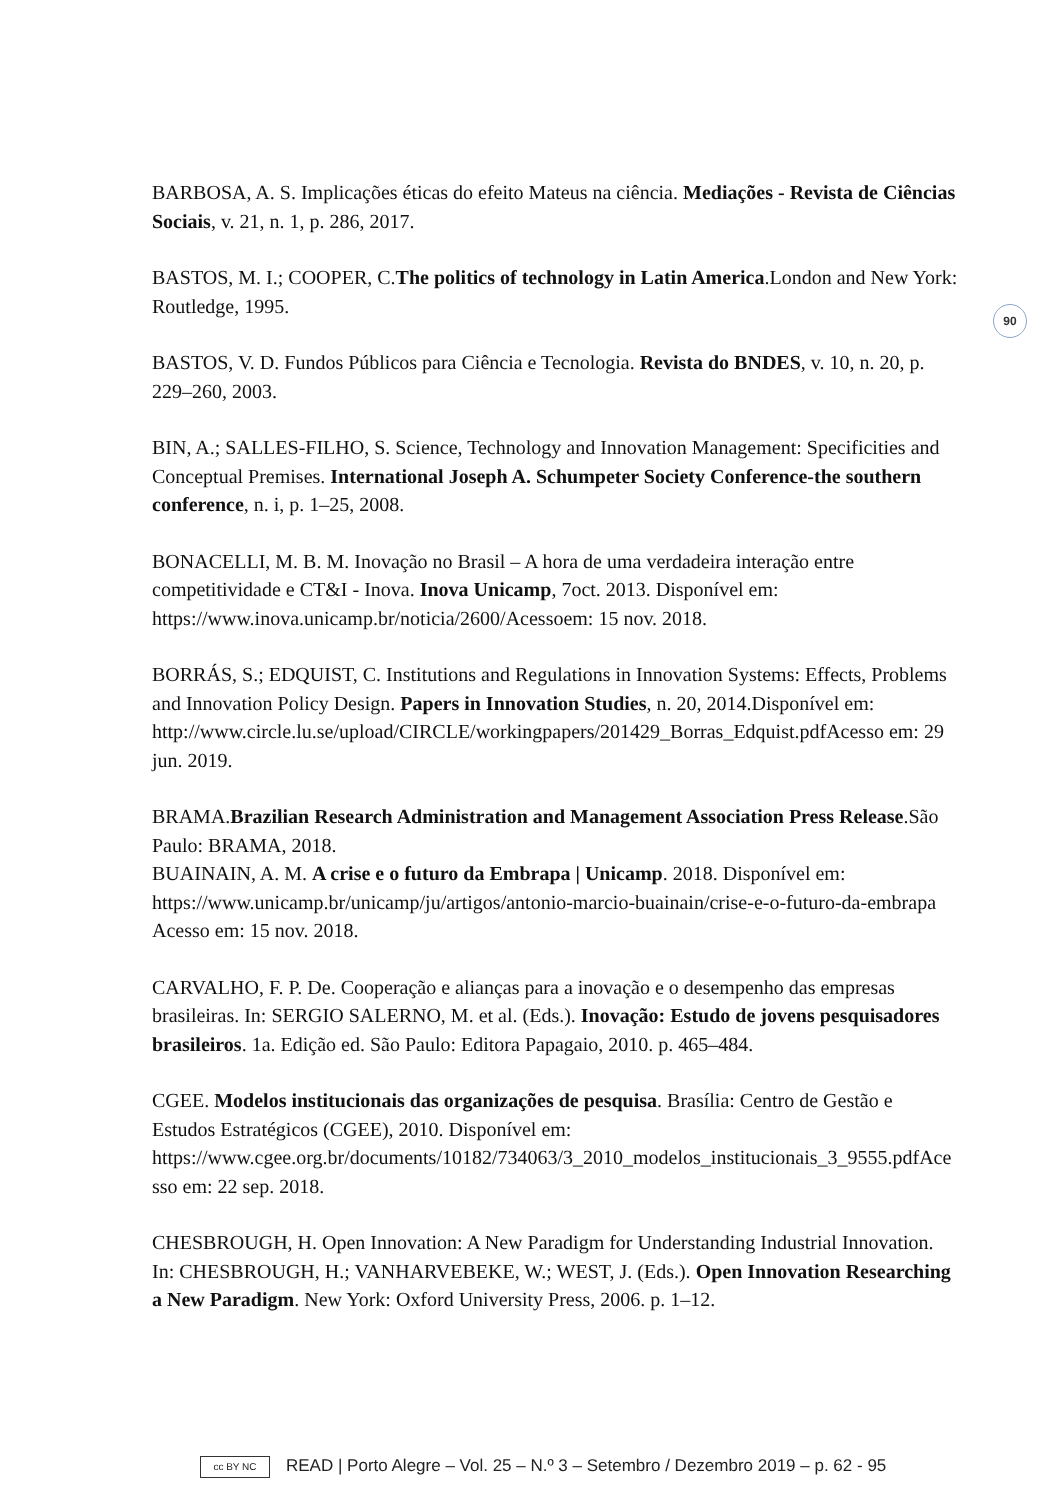90
BARBOSA, A. S. Implicações éticas do efeito Mateus na ciência. Mediações - Revista de Ciências Sociais, v. 21, n. 1, p. 286, 2017.
BASTOS, M. I.; COOPER, C.The politics of technology in Latin America.London and New York: Routledge, 1995.
BASTOS, V. D. Fundos Públicos para Ciência e Tecnologia. Revista do BNDES, v. 10, n. 20, p. 229–260, 2003.
BIN, A.; SALLES-FILHO, S. Science, Technology and Innovation Management: Specificities and Conceptual Premises. International Joseph A. Schumpeter Society Conference-the southern conference, n. i, p. 1–25, 2008.
BONACELLI, M. B. M. Inovação no Brasil – A hora de uma verdadeira interação entre competitividade e CT&I - Inova. Inova Unicamp, 7oct. 2013. Disponível em: https://www.inova.unicamp.br/noticia/2600/Acessoem: 15 nov. 2018.
BORRÁS, S.; EDQUIST, C. Institutions and Regulations in Innovation Systems: Effects, Problems and Innovation Policy Design. Papers in Innovation Studies, n. 20, 2014.Disponível em: http://www.circle.lu.se/upload/CIRCLE/workingpapers/201429_Borras_Edquist.pdfAcesso em: 29 jun. 2019.
BRAMA.Brazilian Research Administration and Management Association Press Release.São Paulo: BRAMA, 2018.
BUAINAIN, A. M. A crise e o futuro da Embrapa | Unicamp. 2018. Disponível em: https://www.unicamp.br/unicamp/ju/artigos/antonio-marcio-buainain/crise-e-o-futuro-da-embrapa Acesso em: 15 nov. 2018.
CARVALHO, F. P. De. Cooperação e alianças para a inovação e o desempenho das empresas brasileiras. In: SERGIO SALERNO, M. et al. (Eds.). Inovação: Estudo de jovens pesquisadores brasileiros. 1a. Edição ed. São Paulo: Editora Papagaio, 2010. p. 465–484.
CGEE. Modelos institucionais das organizações de pesquisa. Brasília: Centro de Gestão e Estudos Estratégicos (CGEE), 2010. Disponível em: https://www.cgee.org.br/documents/10182/734063/3_2010_modelos_institucionais_3_9555.pdfAcesso em: 22 sep. 2018.
CHESBROUGH, H. Open Innovation: A New Paradigm for Understanding Industrial Innovation. In: CHESBROUGH, H.; VANHARVEBEKE, W.; WEST, J. (Eds.). Open Innovation Researching a New Paradigm. New York: Oxford University Press, 2006. p. 1–12.
cc BY NC READ | Porto Alegre – Vol. 25 – N.º 3 – Setembro / Dezembro 2019 – p. 62 - 95